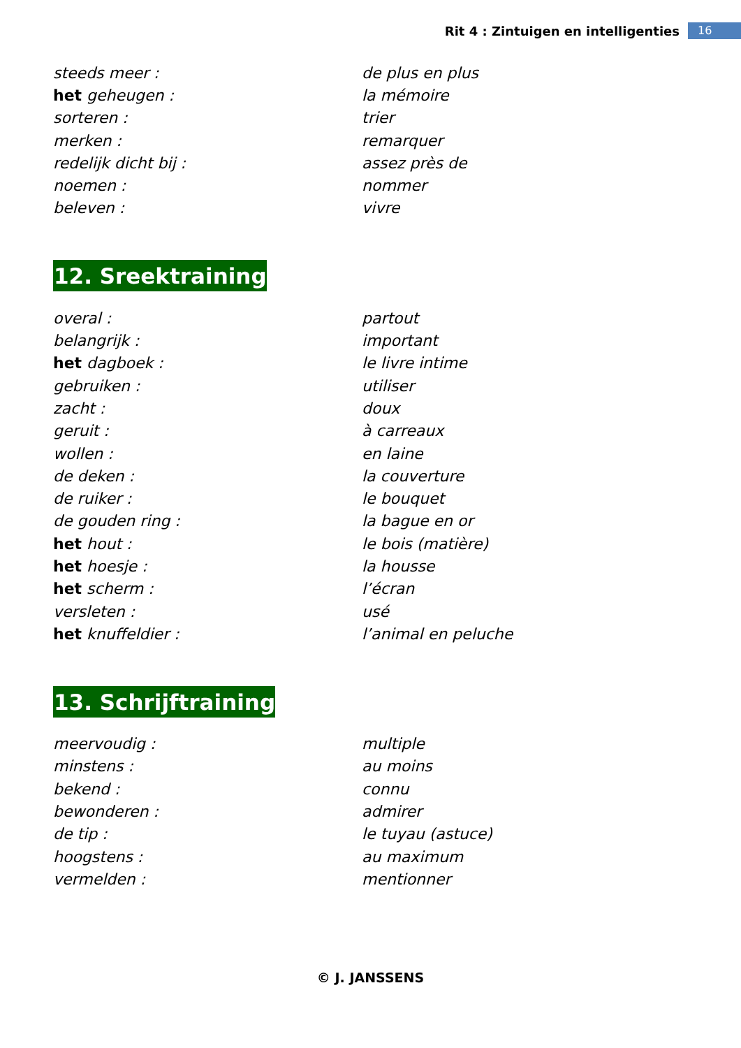Rit 4 : Zintuigen en intelligenties 16
| steeds meer : | de plus en plus |
| het geheugen : | la mémoire |
| sorteren : | trier |
| merken : | remarquer |
| redelijk dicht bij : | assez près de |
| noemen : | nommer |
| beleven : | vivre |
12. Sreektraining
| overal : | partout |
| belangrijk : | important |
| het dagboek : | le livre intime |
| gebruiken : | utiliser |
| zacht : | doux |
| geruit : | à carreaux |
| wollen : | en laine |
| de deken : | la couverture |
| de ruiker : | le bouquet |
| de gouden ring : | la bague en or |
| het hout : | le bois (matière) |
| het hoesje : | la housse |
| het scherm : | l’écran |
| versleten : | usé |
| het knuffeldier : | l’animal en peluche |
13. Schrijftraining
| meervoudig : | multiple |
| minstens : | au moins |
| bekend : | connu |
| bewonderen : | admirer |
| de tip : | le tuyau (astuce) |
| hoogstens : | au maximum |
| vermelden : | mentionner |
© J. JANSSENS